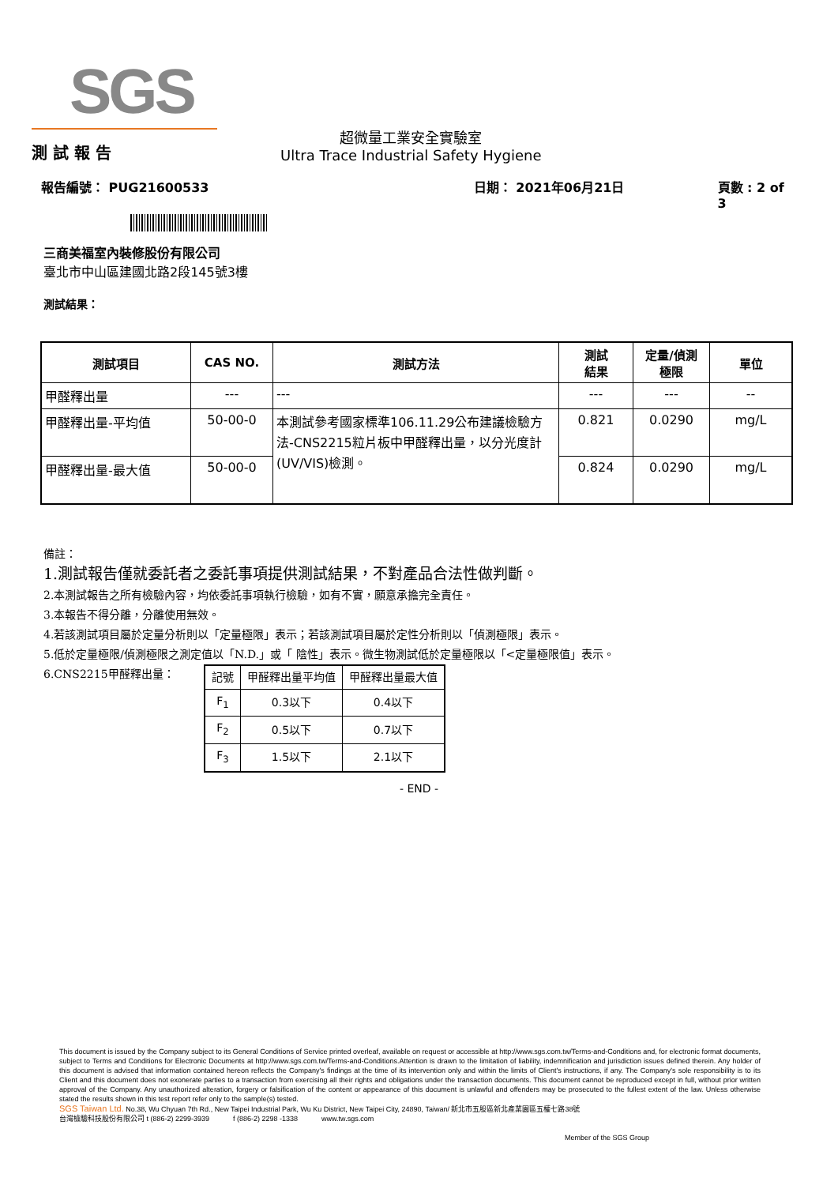SGS
測 試 報 告
超微量工業安全實驗室
Ultra Trace Industrial Safety Hygiene
報告編號： PUG21600533 日期： 2021年06月21日 頁數 : 2 of 3
三商美福室內裝修股份有限公司
臺北市中山區建國北路2段145號3樓
測試結果：
| 測試項目 | CAS NO. | 測試方法 | 測試 結果 | 定量/偵測 極限 | 單位 |
| --- | --- | --- | --- | --- | --- |
| 甲醛釋出量 | --- | --- | --- | --- | -- |
| 甲醛釋出量-平均值 | 50-00-0 | 本測試參考國家標準106.11.29公布建議檢驗方法-CNS2215粒片板中甲醛釋出量，以分光度計(UV/VIS)檢測。 | 0.821 | 0.0290 | mg/L |
| 甲醛釋出量-最大值 | 50-00-0 | | 0.824 | 0.0290 | mg/L |
備註：
1.測試報告僅就委託者之委託事項提供測試結果，不對產品合法性做判斷。
2.本測試報告之所有檢驗內容，均依委託事項執行檢驗，如有不實，願意承擔完全責任。
3.本報告不得分離，分離使用無效。
4.若該測試項目屬於定量分析則以「定量極限」表示；若該測試項目屬於定性分析則以「偵測極限」表示。
5.低於定量極限/偵測極限之測定值以「N.D.」或「 陰性」表示。微生物測試低於定量極限以「<定量極限值」表示。
6.CNS2215甲醛釋出量：
| 記號 | 甲醛釋出量平均值 | 甲醛釋出量最大值 |
| F<sub>1</sub> | 0.3以下 | 0.4以下 |
| F<sub>2</sub> | 0.5以下 | 0.7以下 |
| F<sub>3</sub> | 1.5以下 | 2.1以下 |
- END -
This document is issued by the Company subject to its General Conditions of Service printed overleaf, available on request or accessible at http://www.sgs.com.tw/Terms-and-Conditions and, for electronic format documents, subject to Terms and Conditions for Electronic Documents at http://www.sgs.com.tw/Terms-and-Conditions.Attention is drawn to the limitation of liability, indemnification and jurisdiction issues defined therein. Any holder of this document is advised that information contained hereon reflects the Company's findings at the time of its intervention only and within the limits of Client's instructions, if any. The Company's sole responsibility is to its Client and this document does not exonerate parties to a transaction from exercising all their rights and obligations under the transaction documents. This document cannot be reproduced except in full, without prior written approval of the Company. Any unauthorized alteration, forgery or falsification of the content or appearance of this document is unlawful and offenders may be prosecuted to the fullest extent of the law. Unless otherwise stated the results shown in this test report refer only to the sample(s) tested.
SGS Taiwan Ltd. No.38, Wu Chyuan 7th Rd., New Taipei Industrial Park, Wu Ku District, New Taipei City, 24890, Taiwan/ 新北市五股區新北產業園區五權七路38號
台灣檢驗科技股份有限公司 t (886-2) 2299-3939 f (886-2) 2298 -1338 www.tw.sgs.com
Member of the SGS Group